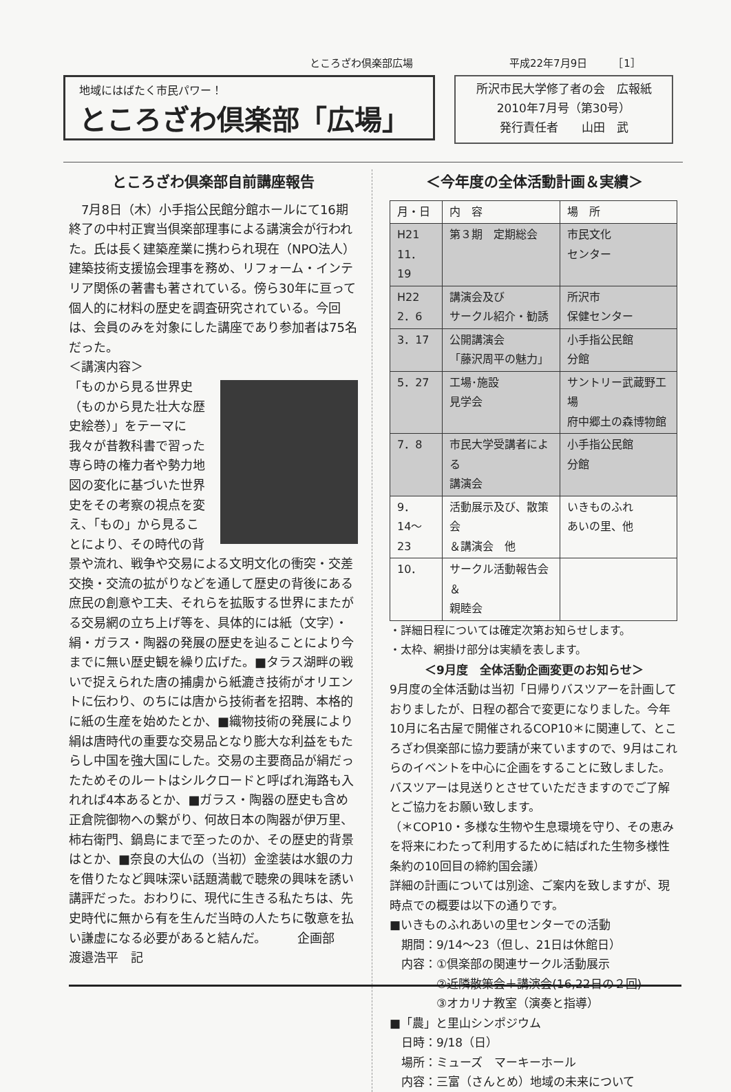ところざわ倶楽部広場 平成22年7月9日　　　［1］
地域にはばたく市民パワー！
ところざわ倶楽部「広場」
所沢市民大学修了者の会　広報紙
2010年7月号（第30号）
発行責任者　　山田　武
ところざわ倶楽部自前講座報告
　7月8日（木）小手指公民館分館ホールにて16期終了の中村正實当倶楽部理事による講演会が行われた。氏は長く建築産業に携わられ現在（NPO法人）建築技術支援協会理事を務め、リフォーム・インテリア関係の著書も著されている。傍ら30年に亘って個人的に材料の歴史を調査研究されている。今回は、会員のみを対象にした講座であり参加者は75名だった。
＜講演内容＞
「ものから見る世界史（ものから見た壮大な歴史絵巻）」をテーマに我々が昔教科書で習った専ら時の権力者や勢力地図の変化に基づいた世界史をその考察の視点を変え、「もの」から見ることにより、その時代の背景や流れ、戦争や交易による文明文化の衝突・交差交換・交流の拡がりなどを通して歴史の背後にある庶民の創意や工夫、それらを拡販する世界にまたがる交易網の立ち上げ等を、具体的には紙（文字）・絹・ガラス・陶器の発展の歴史を辿ることにより今までに無い歴史観を繰り広げた。■タラス湖畔の戦いで捉えられた唐の捕虜から紙漉き技術がオリエントに伝わり、のちには唐から技術者を招聘、本格的に紙の生産を始めたとか、■織物技術の発展により絹は唐時代の重要な交易品となり膨大な利益をもたらし中国を強大国にした。交易の主要商品が絹だったためそのルートはシルクロードと呼ばれ海路も入れれば4本あるとか、■ガラス・陶器の歴史も含め正倉院御物への繋がり、何故日本の陶器が伊万里、柿右衛門、鍋島にまで至ったのか、その歴史的背景はとか、■奈良の大仏の（当初）金塗装は水銀の力を借りたなど興味深い話題満載で聴衆の興味を誘い講評だった。おわりに、現代に生きる私たちは、先史時代に無から有を生んだ当時の人たちに敬意を払い謙虚になる必要があると結んだ。　　　企画部　渡邉浩平　記
＜今年度の全体活動計画＆実績＞
| 月・日 | 内 容 | | 場 所 |
| --- | --- | --- | --- |
| H21 11．19 | 第３期 定期総会 | | 市民文化 センター |
| H22 2．6 | 講演会及び サークル紹介・勧誘 | | 所沢市 保健センター |
| 3．17 | 公開講演会 「藤沢周平の魅力」 | | 小手指公民館 分館 |
| 5．27 | 工場･施設 見学会 | サントリー武蔵野工場 府中郷土の森博物館 | |
| 7．8 | 市民大学受講者による 講演会 | | 小手指公民館 分館 |
| 9． 14～23 | 活動展示及び、散策会 ＆講演会 他 | | いきものふれ あいの里、他 |
| 10． | サークル活動報告会＆ 親睦会 | | |
・詳細日程については確定次第お知らせします。
・太枠、網掛け部分は実績を表します。
＜9月度　全体活動企画変更のお知らせ＞
9月度の全体活動は当初「日帰りバスツアーを計画しておりましたが、日程の都合で変更になりました。今年10月に名古屋で開催されるCOP10＊に関連して、ところざわ倶楽部に協力要請が来ていますので、9月はこれらのイベントを中心に企画をすることに致しました。バスツアーは見送りとさせていただきますのでご了解とご協力をお願い致します。
（＊COP10・多様な生物や生息環境を守り、その恵みを将来にわたって利用するために結ばれた生物多様性条約の10回目の締約国会議）
詳細の計画については別途、ご案内を致しますが、現時点での概要は以下の通りです。
■いきものふれあいの里センターでの活動
　期間：9/14～23（但し、21日は休館日）
　内容：①倶楽部の関連サークル活動展示
　　　　②近隣散策会＋講演会(16,22日の２回)
　　　　③オカリナ教室（演奏と指導）
■「農」と里山シンポジウム
　日時：9/18（日）
　場所：ミューズ　マーキーホール
　内容：三富（さんとめ）地域の未来について